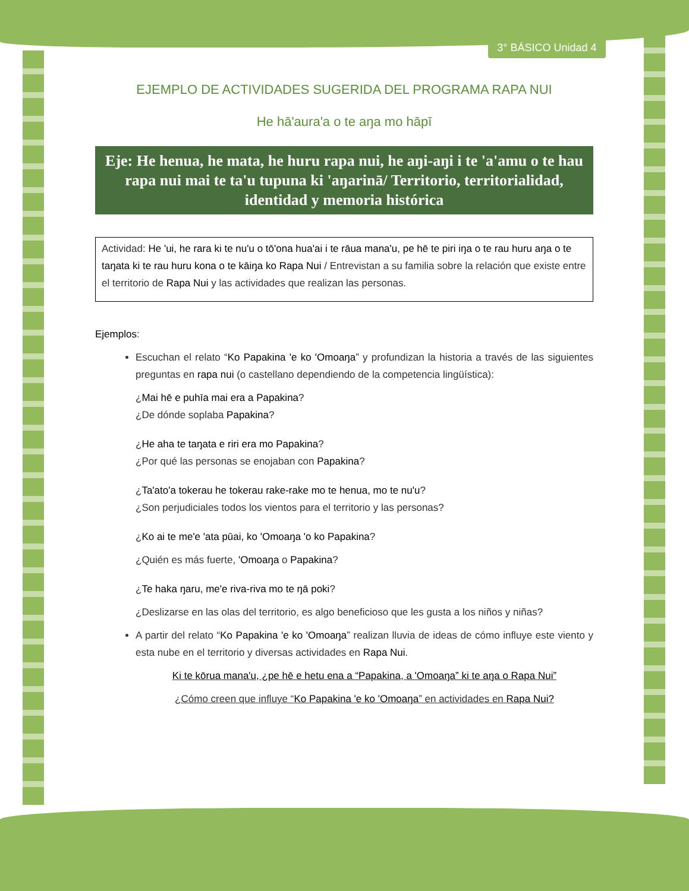3° BÁSICO Unidad 4
EJEMPLO DE ACTIVIDADES SUGERIDA DEL PROGRAMA RAPA NUI
He hā'aura'a o te aŋa mo hāpī
Eje: He henua, he mata, he huru rapa nui, he aŋi-aŋi i te 'a'amu o te hau rapa nui mai te ta'u tupuna ki 'aŋarinā/ Territorio, territorialidad, identidad y memoria histórica
Actividad: He 'ui, he rara ki te nu'u o tō'ona hua'ai i te rāua mana'u, pe hē te piri iŋa o te rau huru aŋa o te taŋata ki te rau huru kona o te kāiŋa ko Rapa Nui / Entrevistan a su familia sobre la relación que existe entre el territorio de Rapa Nui y las actividades que realizan las personas.
Ejemplos:
Escuchan el relato “Ko Papakina 'e ko 'Omoaŋa” y profundizan la historia a través de las siguientes preguntas en rapa nui (o castellano dependiendo de la competencia lingüística):
¿Mai hē e puhīa mai era a Papakina?
¿De dónde soplaba Papakina?
¿He aha te taŋata e riri era mo Papakina?
¿Por qué las personas se enojaban con Papakina?
¿Ta'ato'a tokerau he tokerau rake-rake mo te henua, mo te nu'u?
¿Son perjudiciales todos los vientos para el territorio y las personas?
¿Ko ai te me'e 'ata pūai, ko 'Omoaŋa 'o ko Papakina?
¿Quién es más fuerte, 'Omoaŋa o Papakina?
¿Te haka ŋaru, me'e riva-riva mo te ŋā poki?
¿Deslizarse en las olas del territorio, es algo beneficioso que les gusta a los niños y niñas?
A partir del relato “Ko Papakina 'e ko 'Omoaŋa” realizan lluvia de ideas de cómo influye este viento y esta nube en el territorio y diversas actividades en Rapa Nui.
Ki te kōrua mana'u, ¿pe hē e hetu ena a “Papakina, a 'Omoaŋa” ki te aŋa o Rapa Nui”
¿Cómo creen que influye “Ko Papakina 'e ko 'Omoaŋa” en actividades en Rapa Nui?